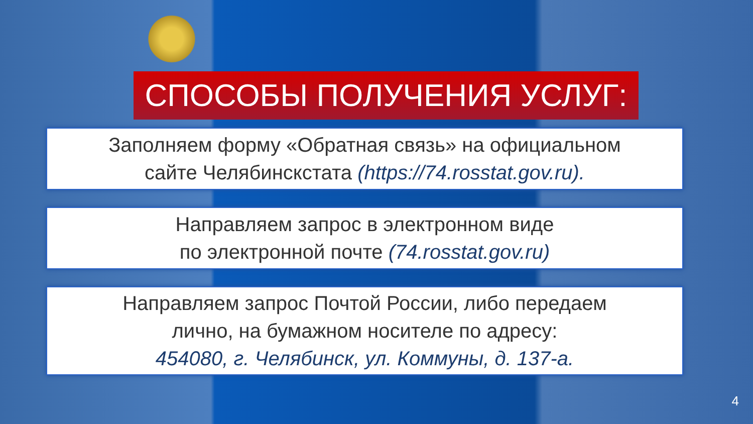СПОСОБЫ ПОЛУЧЕНИЯ УСЛУГ:
Заполняем форму «Обратная связь» на официальном
сайте Челябинскстата (https://74.rosstat.gov.ru).
Направляем запрос в электронном виде
по электронной почте (74.rosstat.gov.ru)
Направляем запрос Почтой России, либо передаем
лично, на бумажном носителе по адресу:
454080, г. Челябинск, ул. Коммуны, д. 137-а.
4